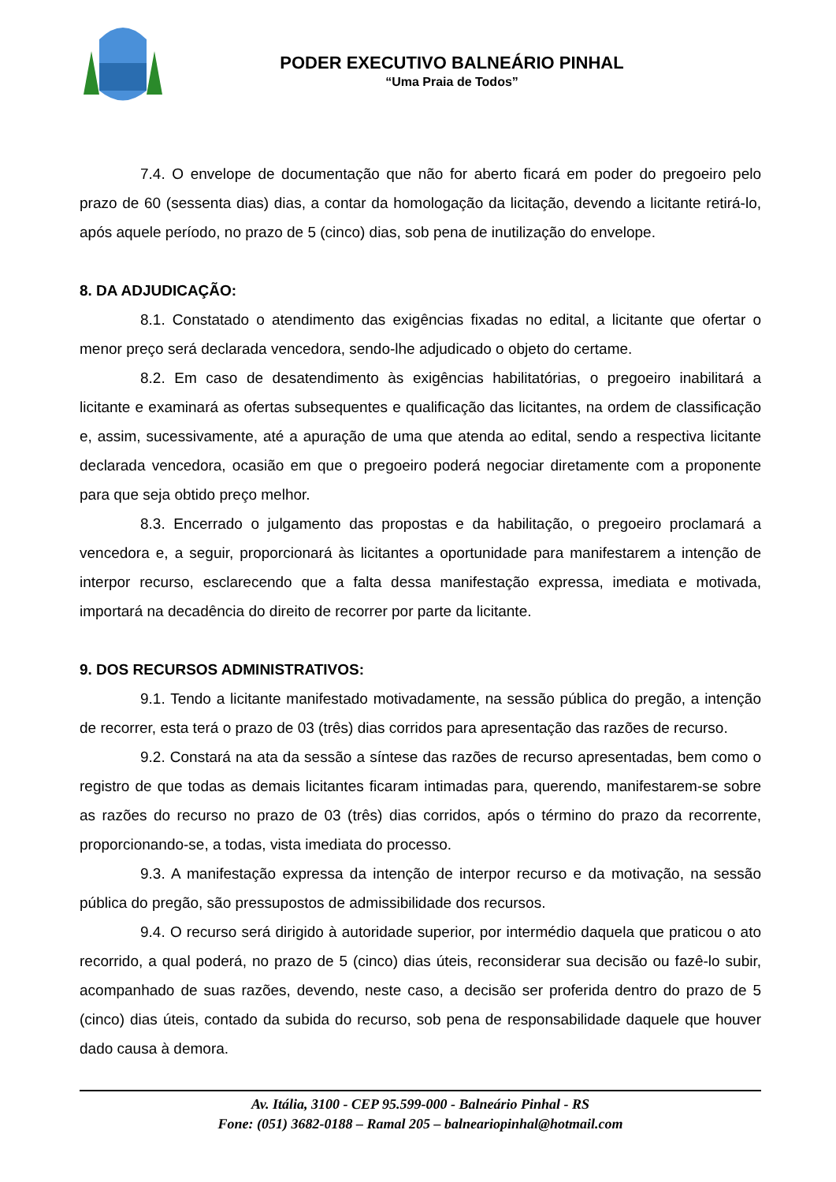PODER EXECUTIVO BALNEÁRIO PINHAL
“Uma Praia de Todos”
7.4. O envelope de documentação que não for aberto ficará em poder do pregoeiro pelo prazo de 60 (sessenta dias) dias, a contar da homologação da licitação, devendo a licitante retirá-lo, após aquele período, no prazo de 5 (cinco) dias, sob pena de inutilização do envelope.
8. DA ADJUDICAÇÃO:
8.1. Constatado o atendimento das exigências fixadas no edital, a licitante que ofertar o menor preço será declarada vencedora, sendo-lhe adjudicado o objeto do certame.
8.2. Em caso de desatendimento às exigências habilitatórias, o pregoeiro inabilitará a licitante e examinará as ofertas subsequentes e qualificação das licitantes, na ordem de classificação e, assim, sucessivamente, até a apuração de uma que atenda ao edital, sendo a respectiva licitante declarada vencedora, ocasião em que o pregoeiro poderá negociar diretamente com a proponente para que seja obtido preço melhor.
8.3. Encerrado o julgamento das propostas e da habilitação, o pregoeiro proclamará a vencedora e, a seguir, proporcionará às licitantes a oportunidade para manifestarem a intenção de interpor recurso, esclarecendo que a falta dessa manifestação expressa, imediata e motivada, importará na decadência do direito de recorrer por parte da licitante.
9. DOS RECURSOS ADMINISTRATIVOS:
9.1. Tendo a licitante manifestado motivadamente, na sessão pública do pregão, a intenção de recorrer, esta terá o prazo de 03 (três) dias corridos para apresentação das razões de recurso.
9.2. Constará na ata da sessão a síntese das razões de recurso apresentadas, bem como o registro de que todas as demais licitantes ficaram intimadas para, querendo, manifestarem-se sobre as razões do recurso no prazo de 03 (três) dias corridos, após o término do prazo da recorrente, proporcionando-se, a todas, vista imediata do processo.
9.3. A manifestação expressa da intenção de interpor recurso e da motivação, na sessão pública do pregão, são pressupostos de admissibilidade dos recursos.
9.4. O recurso será dirigido à autoridade superior, por intermédio daquela que praticou o ato recorrido, a qual poderá, no prazo de 5 (cinco) dias úteis, reconsiderar sua decisão ou fazê-lo subir, acompanhado de suas razões, devendo, neste caso, a decisão ser proferida dentro do prazo de 5 (cinco) dias úteis, contado da subida do recurso, sob pena de responsabilidade daquele que houver dado causa à demora.
Av. Itália, 3100 - CEP 95.599-000 - Balneário Pinhal - RS
Fone: (051) 3682-0188 – Ramal 205 – balneariopinhal@hotmail.com